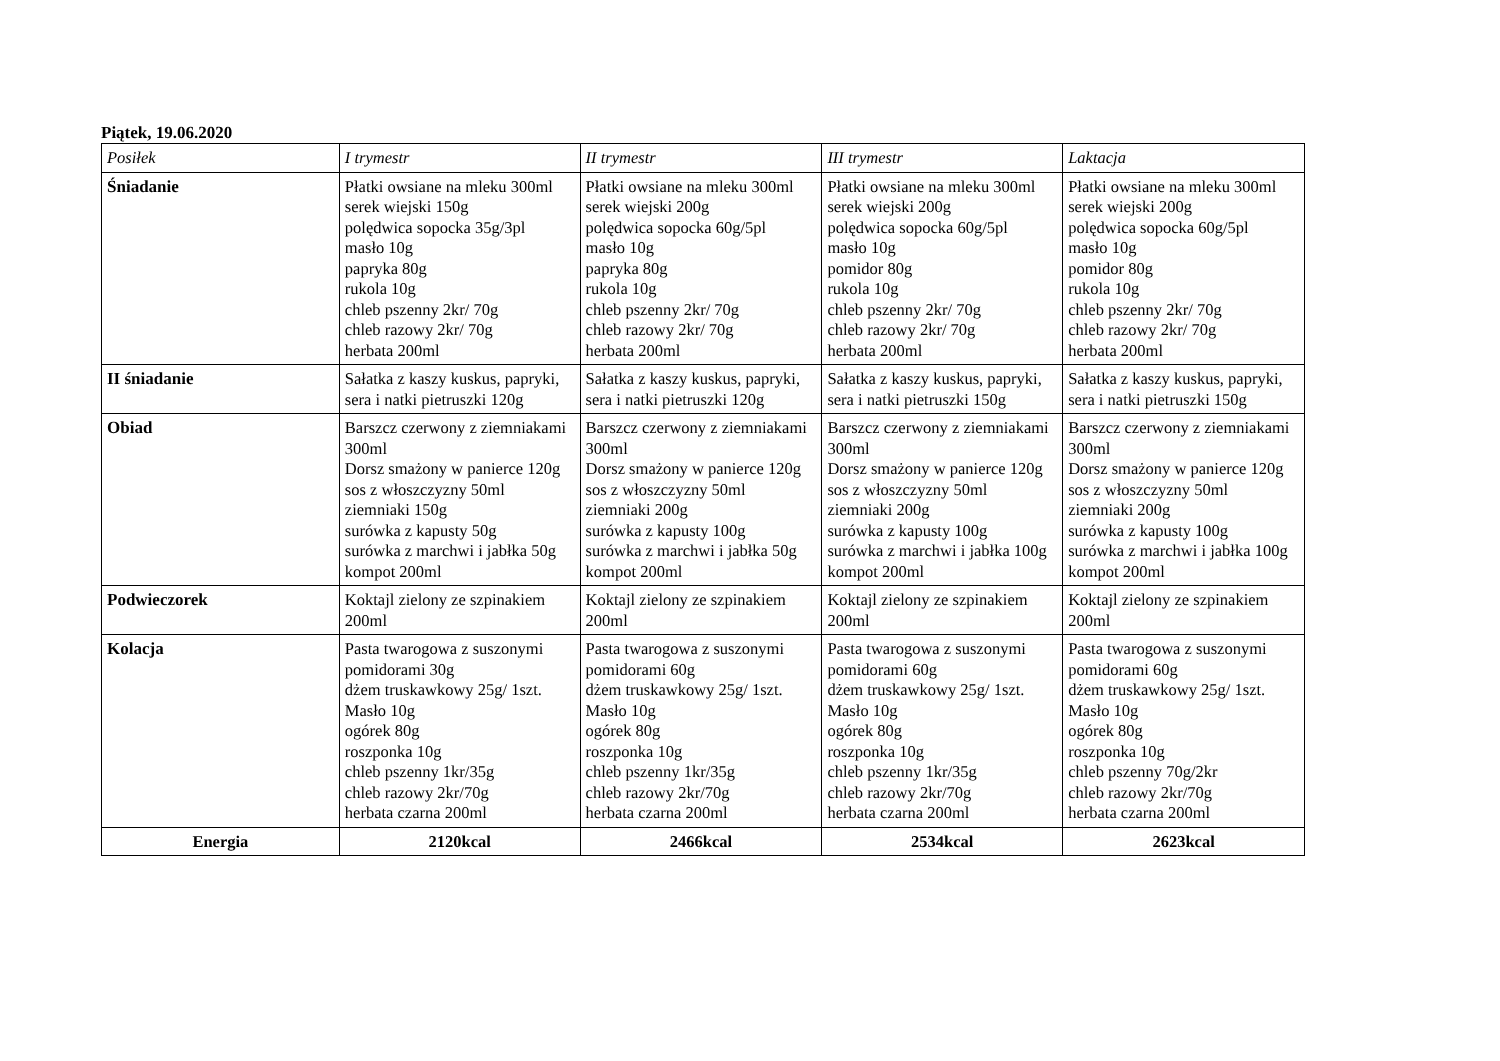Piątek, 19.06.2020
| Posiłek | I trymestr | II trymestr | III trymestr | Laktacja |
| --- | --- | --- | --- | --- |
| Śniadanie | Płatki owsiane na mleku 300ml serek wiejski 150g polędwica sopocka 35g/3pl masło 10g papryka 80g rukola 10g chleb pszenny 2kr/ 70g chleb razowy 2kr/ 70g herbata 200ml | Płatki owsiane na mleku 300ml serek wiejski 200g polędwica sopocka 60g/5pl masło 10g papryka 80g rukola 10g chleb pszenny 2kr/ 70g chleb razowy 2kr/ 70g herbata 200ml | Płatki owsiane na mleku 300ml serek wiejski 200g polędwica sopocka 60g/5pl masło 10g pomidor 80g rukola 10g chleb pszenny 2kr/ 70g chleb razowy 2kr/ 70g herbata 200ml | Płatki owsiane na mleku 300ml serek wiejski 200g polędwica sopocka 60g/5pl masło 10g pomidor 80g rukola 10g chleb pszenny 2kr/ 70g chleb razowy 2kr/ 70g herbata 200ml |
| II śniadanie | Sałatka z kaszy kuskus, papryki, sera i natki pietruszki 120g | Sałatka z kaszy kuskus, papryki, sera i natki pietruszki 120g | Sałatka z kaszy kuskus, papryki, sera i natki pietruszki 150g | Sałatka z kaszy kuskus, papryki, sera i natki pietruszki 150g |
| Obiad | Barszcz czerwony z ziemniakami 300ml Dorsz smażony w panierce 120g sos z włoszczyzny 50ml ziemniaki 150g surówka z kapusty 50g surówka z marchwi i jabłka 50g kompot 200ml | Barszcz czerwony z ziemniakami 300ml Dorsz smażony w panierce 120g sos z włoszczyzny 50ml ziemniaki 200g surówka z kapusty 100g surówka z marchwi i jabłka 50g kompot 200ml | Barszcz czerwony z ziemniakami 300ml Dorsz smażony w panierce 120g sos z włoszczyzny 50ml ziemniaki 200g surówka z kapusty 100g surówka z marchwi i jabłka 100g kompot 200ml | Barszcz czerwony z ziemniakami 300ml Dorsz smażony w panierce 120g sos z włoszczyzny 50ml ziemniaki 200g surówka z kapusty 100g surówka z marchwi i jabłka 100g kompot 200ml |
| Podwieczorek | Koktajl zielony ze szpinakiem 200ml | Koktajl zielony ze szpinakiem 200ml | Koktajl zielony ze szpinakiem 200ml | Koktajl zielony ze szpinakiem 200ml |
| Kolacja | Pasta twarogowa z suszonymi pomidorami 30g dżem truskawkowy 25g/ 1szt. Masło 10g ogórek 80g roszponka 10g chleb pszenny 1kr/35g chleb razowy 2kr/70g herbata czarna 200ml | Pasta twarogowa z suszonymi pomidorami 60g dżem truskawkowy 25g/ 1szt. Masło 10g ogórek 80g roszponka 10g chleb pszenny 1kr/35g chleb razowy 2kr/70g herbata czarna 200ml | Pasta twarogowa z suszonymi pomidorami 60g dżem truskawkowy 25g/ 1szt. Masło 10g ogórek 80g roszponka 10g chleb pszenny 1kr/35g chleb razowy 2kr/70g herbata czarna 200ml | Pasta twarogowa z suszonymi pomidorami 60g dżem truskawkowy 25g/ 1szt. Masło 10g ogórek 80g roszponka 10g chleb pszenny 70g/2kr chleb razowy 2kr/70g herbata czarna 200ml |
| Energia | 2120kcal | 2466kcal | 2534kcal | 2623kcal |